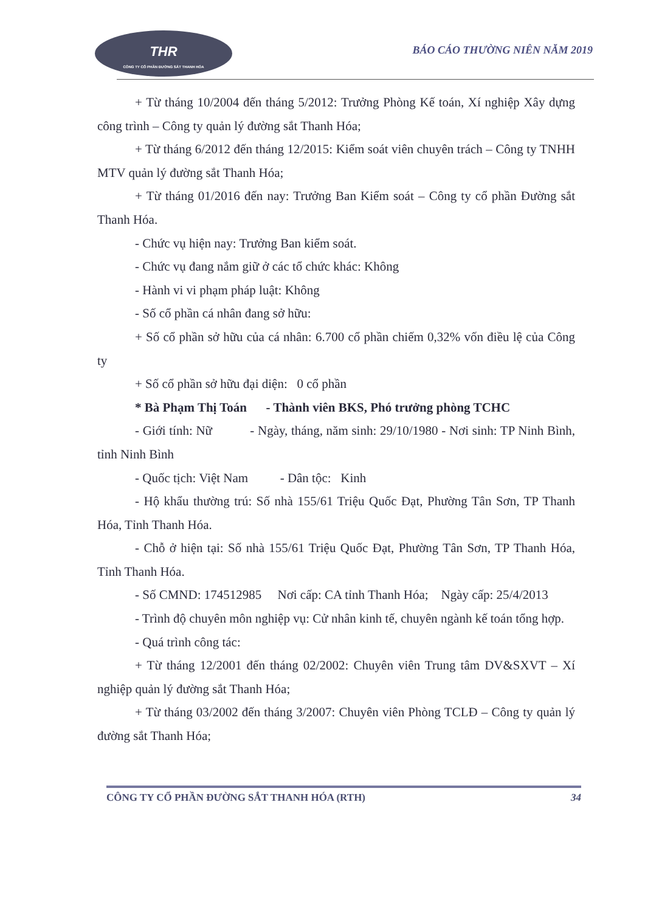THR
CÔNG TY CỔ PHẦN ĐƯỜNG SẮT THANH HÓA
BÁO CÁO THƯỜNG NIÊN NĂM 2019
+ Từ tháng 10/2004 đến tháng 5/2012: Trưởng Phòng Kế toán, Xí nghiệp Xây dựng công trình – Công ty quản lý đường sắt Thanh Hóa;
+ Từ tháng 6/2012 đến tháng 12/2015: Kiểm soát viên chuyên trách – Công ty TNHH MTV quản lý đường sắt Thanh Hóa;
+ Từ tháng 01/2016 đến nay: Trưởng Ban Kiểm soát – Công ty cổ phần Đường sắt Thanh Hóa.
- Chức vụ hiện nay: Trưởng Ban kiểm soát.
- Chức vụ đang nắm giữ ở các tổ chức khác: Không
- Hành vi vi phạm pháp luật: Không
- Số cổ phần cá nhân đang sở hữu:
+ Số cổ phần sở hữu của cá nhân: 6.700 cổ phần chiếm 0,32% vốn điều lệ của Công ty
+ Số cổ phần sở hữu đại diện: 0 cổ phần
* Bà Phạm Thị Toán - Thành viên BKS, Phó trưởng phòng TCHC
- Giới tính: Nữ - Ngày, tháng, năm sinh: 29/10/1980 - Nơi sinh: TP Ninh Bình, tỉnh Ninh Bình
- Quốc tịch: Việt Nam - Dân tộc: Kinh
- Hộ khẩu thường trú: Số nhà 155/61 Triệu Quốc Đạt, Phường Tân Sơn, TP Thanh Hóa, Tỉnh Thanh Hóa.
- Chỗ ở hiện tại: Số nhà 155/61 Triệu Quốc Đạt, Phường Tân Sơn, TP Thanh Hóa, Tỉnh Thanh Hóa.
- Số CMND: 174512985 Nơi cấp: CA tỉnh Thanh Hóa; Ngày cấp: 25/4/2013
- Trình độ chuyên môn nghiệp vụ: Cử nhân kinh tế, chuyên ngành kế toán tổng hợp.
- Quá trình công tác:
+ Từ tháng 12/2001 đến tháng 02/2002: Chuyên viên Trung tâm DV&SXVT – Xí nghiệp quản lý đường sắt Thanh Hóa;
+ Từ tháng 03/2002 đến tháng 3/2007: Chuyên viên Phòng TCLĐ – Công ty quản lý đường sắt Thanh Hóa;
CÔNG TY CỔ PHẦN ĐƯỜNG SẮT THANH HÓA (RTH) 34